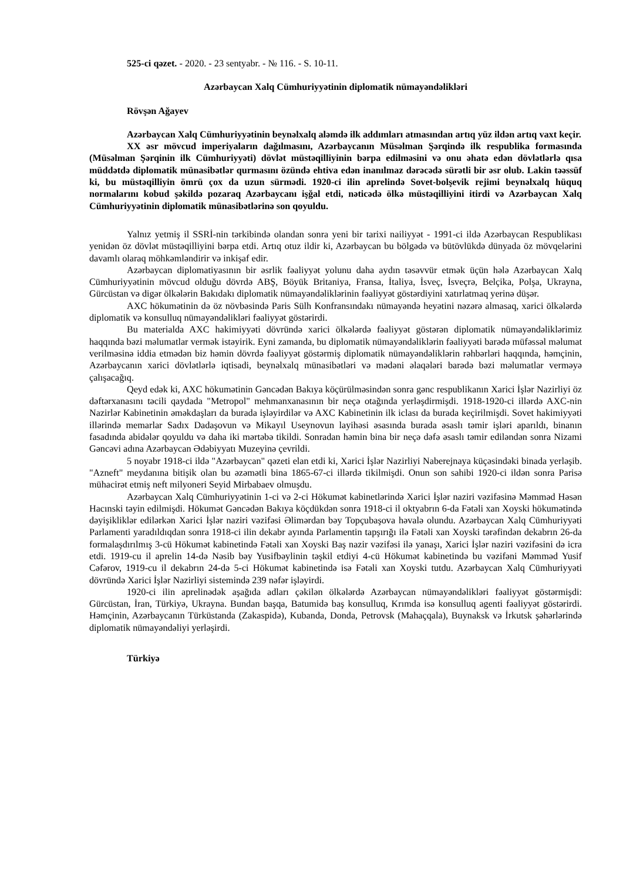525-ci qəzet. - 2020. - 23 sentyabr. - № 116. - S. 10-11.
Azərbaycan Xalq Cümhuriyyətinin diplomatik nümayəndəlikləri
Rövşən Ağayev
Azərbaycan Xalq Cümhuriyyətinin beynəlxalq aləmdə ilk addımları atmasından artıq yüz ildən artıq vaxt keçir.
XX əsr mövcud imperiyaların dağılmasını, Azərbaycanın Müsəlman Şərqində ilk respublika formasında (Müsəlman Şərqinin ilk Cümhuriyyəti) dövlət müstəqilliyinin bərpa edilməsini və onu əhatə edən dövlətlərlə qısa müddətdə diplomatik münasibətlər qurmasını özündə ehtiva edən inanılmaz dərəcədə sürətli bir əsr olub. Lakin təəssüf ki, bu müstəqilliyin ömrü çox da uzun sürmədi. 1920-ci ilin aprelində Sovet-bolşevik rejimi beynəlxalq hüquq normalarını kobud şəkildə pozaraq Azərbaycanı işğal etdi, nəticədə ölkə müstəqilliyini itirdi və Azərbaycan Xalq Cümhuriyyətinin diplomatik münasibətlərinə son qoyuldu.
Yalnız yetmiş il SSRİ-nin tərkibində olandan sonra yeni bir tarixi nailiyyət - 1991-ci ildə Azərbaycan Respublikası yenidən öz dövlət müstəqilliyini bərpa etdi. Artıq otuz ildir ki, Azərbaycan bu bölgədə və bütövlükdə dünyada öz mövqelərini davamlı olaraq möhkəmləndirir və inkişaf edir.
Azərbaycan diplomatiyasının bir əsrlik fəaliyyət yolunu daha aydın təsəvvür etmək üçün hələ Azərbaycan Xalq Cümhuriyyətinin mövcud olduğu dövrdə ABŞ, Böyük Britaniya, Fransa, İtaliya, İsveç, İsveçrə, Belçika, Polşa, Ukrayna, Gürcüstan və digər ölkələrin Bakıdakı diplomatik nümayəndəliklərinin fəaliyyət göstərdiyini xatırlatmaq yerinə düşər.
AXC hökumətinin də öz növbəsində Paris Sülh Konfransındakı nümayəndə heyətini nəzərə almasaq, xarici ölkələrdə diplomatik və konsulluq nümayəndəlikləri fəaliyyət göstərirdi.
Bu materialda AXC hakimiyyəti dövründə xarici ölkələrdə fəaliyyət göstərən diplomatik nümayəndəliklərimiz haqqında bəzi məlumatlar vermək istəyirik. Eyni zamanda, bu diplomatik nümayəndəliklərin fəaliyyəti barədə müfəssəl məlumat verilməsinə iddia etmədən biz həmin dövrdə fəaliyyət göstərmiş diplomatik nümayəndəliklərin rəhbərləri haqqında, həmçinin, Azərbaycanın xarici dövlətlərlə iqtisadi, beynəlxalq münasibətləri və mədəni əlaqələri barədə bəzi məlumatlar verməyə çalışacağıq.
Qeyd edək ki, AXC hökumətinin Gəncədən Bakıya köçürülməsindən sonra gənc respublikanın Xarici İşlər Nazirliyi öz dəftərxanasını təcili qaydada "Metropol" mehmanxanasının bir neçə otağında yerləşdirmişdi. 1918-1920-ci illərdə AXC-nin Nazirlər Kabinetinin əməkdaşları da burada işləyirdilər və AXC Kabinetinin ilk iclası da burada keçirilmişdi. Sovet hakimiyyəti illərində memarlar Sadıx Dadaşovun və Mikayıl Useynovun layihəsi əsasında burada əsaslı təmir işləri aparıldı, binanın fasadında abidələr qoyuldu və daha iki mərtəbə tikildi. Sonradan həmin bina bir neçə dəfə əsaslı təmir ediləndən sonra Nizami Gəncəvi adına Azərbaycan Ədəbiyyatı Muzeyinə çevrildi.
5 noyabr 1918-ci ildə "Azərbaycan" qəzeti elan etdi ki, Xarici İşlər Nazirliyi Naberejnaya küçəsindəki binada yerləşib. "Azneft" meydanına bitişik olan bu əzəmətli bina 1865-67-ci illərdə tikilmişdi. Onun son sahibi 1920-ci ildən sonra Parisə mühacirət etmiş neft milyoneri Seyid Mirbabaev olmuşdu.
Azərbaycan Xalq Cümhuriyyətinin 1-ci və 2-ci Hökumət kabinetlərində Xarici İşlər naziri vəzifəsinə Məmməd Həsən Hacınski təyin edilmişdi. Hökumət Gəncədən Bakıya köçdükdən sonra 1918-ci il oktyabrın 6-da Fətəli xan Xoyski hökumətində dəyişikliklər edilərkən Xarici İşlər naziri vəzifəsi Əlimərdan bəy Topçubaşova həvalə olundu. Azərbaycan Xalq Cümhuriyyəti Parlamenti yaradıldıqdan sonra 1918-ci ilin dekabr ayında Parlamentin tapşırığı ilə Fətəli xan Xoyski tərəfindən dekabrın 26-da formalaşdırılmış 3-cü Hökumət kabinetində Fətəli xan Xoyski Baş nazir vəzifəsi ilə yanaşı, Xarici İşlər naziri vəzifəsini də icra etdi. 1919-cu il aprelin 14-də Nəsib bəy Yusifbəylinin təşkil etdiyi 4-cü Hökumət kabinetində bu vəzifəni Məmməd Yusif Cəfərov, 1919-cu il dekabrın 24-də 5-ci Hökumət kabinetində isə Fətəli xan Xoyski tutdu. Azərbaycan Xalq Cümhuriyyəti dövründə Xarici İşlər Nazirliyi sistemində 239 nəfər işləyirdi.
1920-ci ilin aprelinədək aşağıda adları çəkilən ölkələrdə Azərbaycan nümayəndəlikləri fəaliyyət göstərmişdi: Gürcüstan, İran, Türkiyə, Ukrayna. Bundan başqa, Batumidə baş konsulluq, Krımda isə konsulluq agenti fəaliyyət göstərirdi. Həmçinin, Azərbaycanın Türküstanda (Zakaspidə), Kubanda, Donda, Petrovsk (Mahaçqala), Buynaksk və İrkutsk şəhərlərində diplomatik nümayəndəliyi yerləşirdi.
Türkiyə